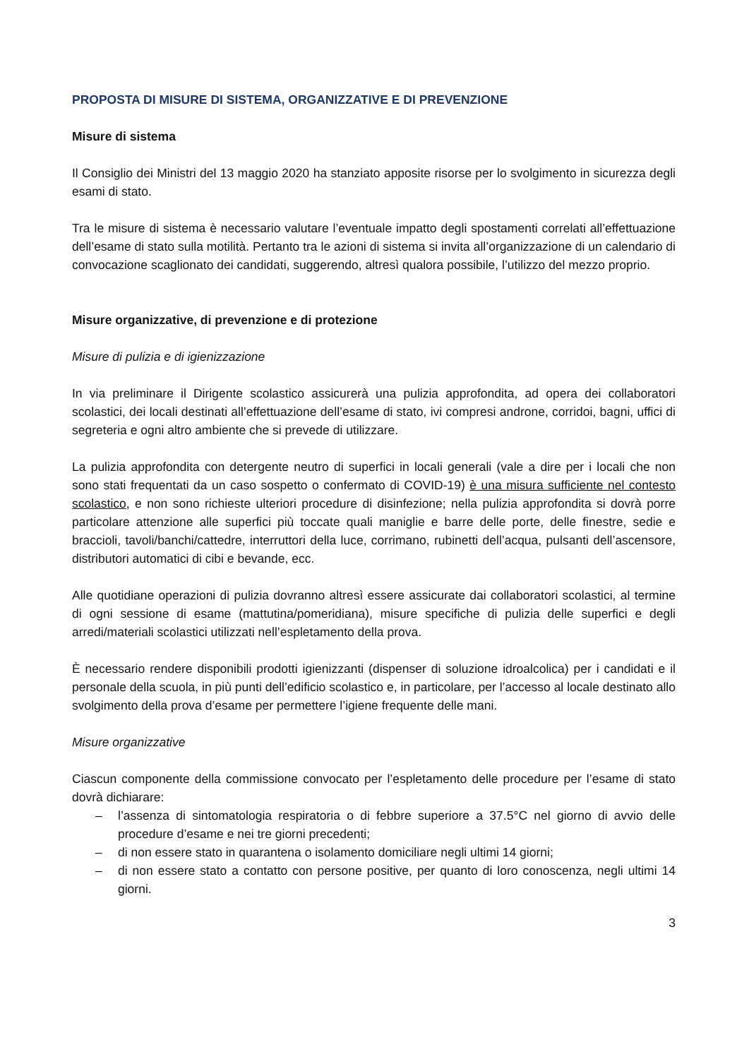PROPOSTA DI MISURE DI SISTEMA, ORGANIZZATIVE E DI PREVENZIONE
Misure di sistema
Il Consiglio dei Ministri del 13 maggio 2020 ha stanziato apposite risorse per lo svolgimento in sicurezza degli esami di stato.
Tra le misure di sistema è necessario valutare l’eventuale impatto degli spostamenti correlati all’effettuazione dell’esame di stato sulla motilità. Pertanto tra le azioni di sistema si invita all’organizzazione di un calendario di convocazione scaglionato dei candidati, suggerendo, altresì qualora possibile, l’utilizzo del mezzo proprio.
Misure organizzative, di prevenzione e di protezione
Misure di pulizia e di igienizzazione
In via preliminare il Dirigente scolastico assicurerà una pulizia approfondita, ad opera dei collaboratori scolastici, dei locali destinati all’effettuazione dell’esame di stato, ivi compresi androne, corridoi, bagni, uffici di segreteria e ogni altro ambiente che si prevede di utilizzare.
La pulizia approfondita con detergente neutro di superfici in locali generali (vale a dire per i locali che non sono stati frequentati da un caso sospetto o confermato di COVID-19) è una misura sufficiente nel contesto scolastico, e non sono richieste ulteriori procedure di disinfezione; nella pulizia approfondita si dovrà porre particolare attenzione alle superfici più toccate quali maniglie e barre delle porte, delle finestre, sedie e braccioli, tavoli/banchi/cattedre, interruttori della luce, corrimano, rubinetti dell’acqua, pulsanti dell’ascensore, distributori automatici di cibi e bevande, ecc.
Alle quotidiane operazioni di pulizia dovranno altresì essere assicurate dai collaboratori scolastici, al termine di ogni sessione di esame (mattutina/pomeridiana), misure specifiche di pulizia delle superfici e degli arredi/materiali scolastici utilizzati nell’espletamento della prova.
È necessario rendere disponibili prodotti igienizzanti (dispenser di soluzione idroalcolica) per i candidati e il personale della scuola, in più punti dell’edificio scolastico e, in particolare, per l’accesso al locale destinato allo svolgimento della prova d’esame per permettere l’igiene frequente delle mani.
Misure organizzative
Ciascun componente della commissione convocato per l’espletamento delle procedure per l’esame di stato dovrà dichiarare:
– l’assenza di sintomatologia respiratoria o di febbre superiore a 37.5°C nel giorno di avvio delle procedure d’esame e nei tre giorni precedenti;
– di non essere stato in quarantena o isolamento domiciliare negli ultimi 14 giorni;
– di non essere stato a contatto con persone positive, per quanto di loro conoscenza, negli ultimi 14 giorni.
3